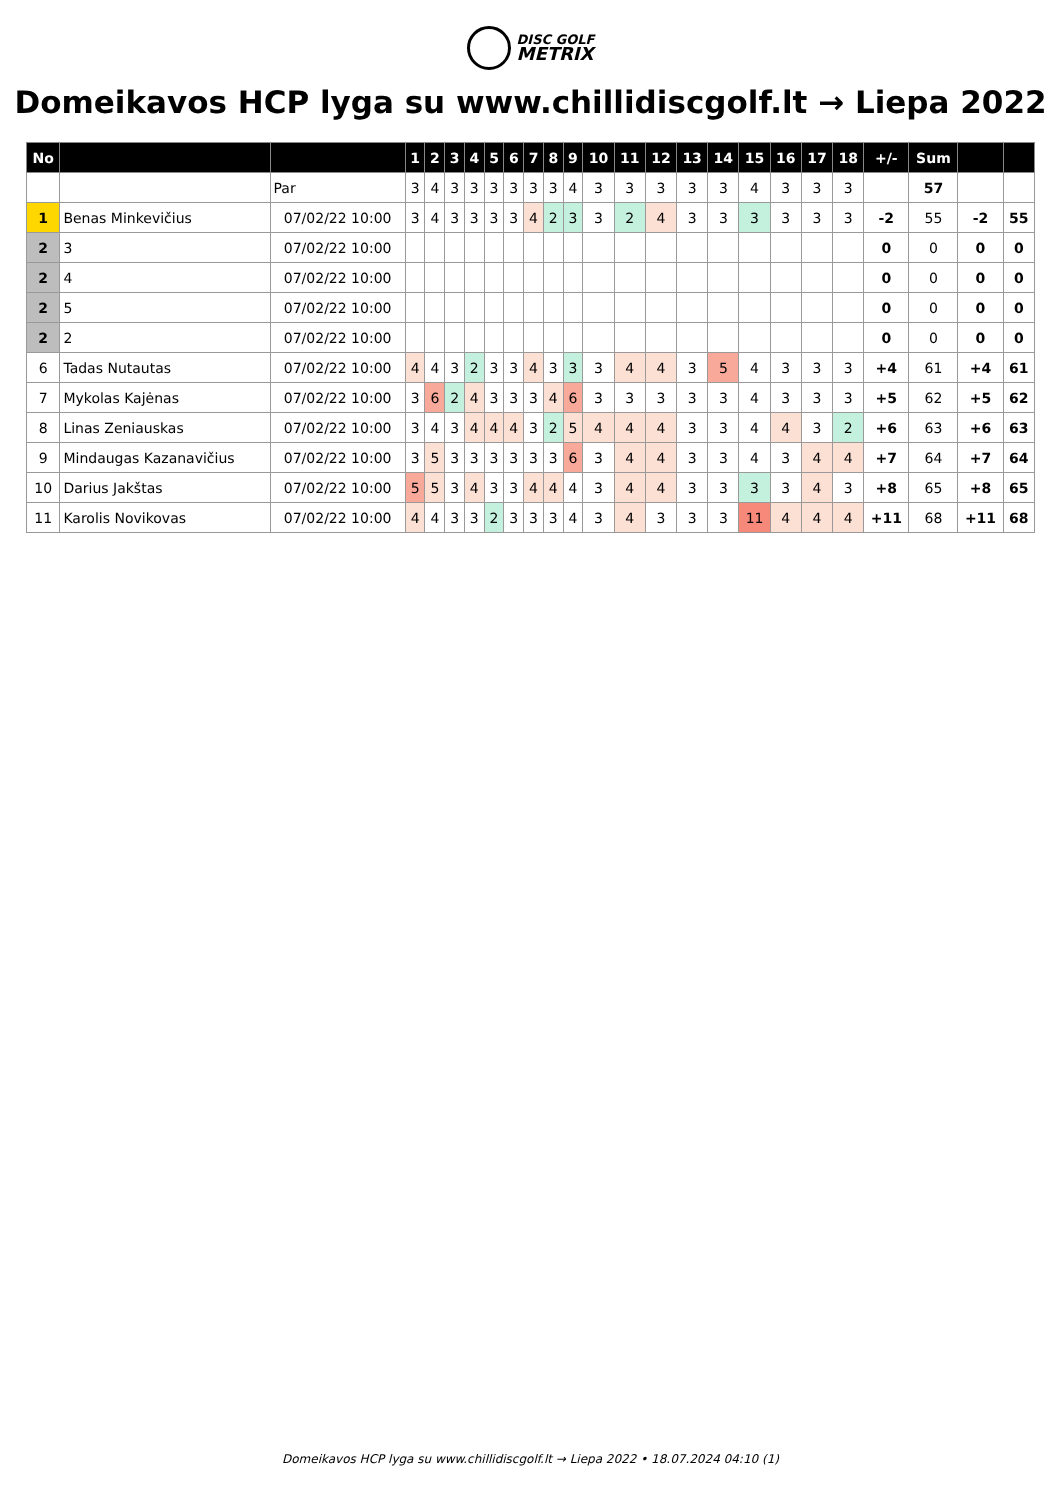DISC GOLF
METRIX
Domeikavos HCP lyga su www.chillidiscgolf.lt → Liepa 2022
| No | | | 1 | 2 | 3 | 4 | 5 | 6 | 7 | 8 | 9 | 10 | 11 | 12 | 13 | 14 | 15 | 16 | 17 | 18 | +/- | Sum | | |
| --- | --- | --- | --- | --- | --- | --- | --- | --- | --- | --- | --- | --- | --- | --- | --- | --- | --- | --- | --- | --- | --- | --- | --- | --- |
| | | Par | 3 | 4 | 3 | 3 | 3 | 3 | 3 | 3 | 4 | 3 | 3 | 3 | 3 | 3 | 4 | 3 | 3 | 3 | | 57 | | |
| 1 | Benas Minkevičius | 07/02/22 10:00 | 3 | 4 | 3 | 3 | 3 | 3 | 4 | 2 | 3 | 3 | 2 | 4 | 3 | 3 | 3 | 3 | 3 | 3 | -2 | 55 | -2 | 55 |
| 2 | 3 | 07/02/22 10:00 | | | | | | | | | | | | | | | | | | | 0 | 0 | 0 | 0 |
| 2 | 4 | 07/02/22 10:00 | | | | | | | | | | | | | | | | | | | 0 | 0 | 0 | 0 |
| 2 | 5 | 07/02/22 10:00 | | | | | | | | | | | | | | | | | | | 0 | 0 | 0 | 0 |
| 2 | 2 | 07/02/22 10:00 | | | | | | | | | | | | | | | | | | | 0 | 0 | 0 | 0 |
| 6 | Tadas Nutautas | 07/02/22 10:00 | 4 | 4 | 3 | 2 | 3 | 3 | 4 | 3 | 3 | 3 | 4 | 4 | 3 | 5 | 4 | 3 | 3 | 3 | +4 | 61 | +4 | 61 |
| 7 | Mykolas Kajėnas | 07/02/22 10:00 | 3 | 6 | 2 | 4 | 3 | 3 | 3 | 4 | 6 | 3 | 3 | 3 | 3 | 3 | 4 | 3 | 3 | 3 | +5 | 62 | +5 | 62 |
| 8 | Linas Zeniauskas | 07/02/22 10:00 | 3 | 4 | 3 | 4 | 4 | 4 | 3 | 2 | 5 | 4 | 4 | 4 | 3 | 3 | 4 | 4 | 3 | 2 | +6 | 63 | +6 | 63 |
| 9 | Mindaugas Kazanavičius | 07/02/22 10:00 | 3 | 5 | 3 | 3 | 3 | 3 | 3 | 3 | 6 | 3 | 4 | 4 | 3 | 3 | 4 | 3 | 4 | 4 | +7 | 64 | +7 | 64 |
| 10 | Darius Jakštas | 07/02/22 10:00 | 5 | 5 | 3 | 4 | 3 | 3 | 4 | 4 | 4 | 3 | 4 | 4 | 3 | 3 | 3 | 3 | 4 | 3 | +8 | 65 | +8 | 65 |
| 11 | Karolis Novikovas | 07/02/22 10:00 | 4 | 4 | 3 | 3 | 2 | 3 | 3 | 3 | 4 | 3 | 4 | 3 | 3 | 3 | 11 | 4 | 4 | 4 | +11 | 68 | +11 | 68 |
Domeikavos HCP lyga su www.chillidiscgolf.lt → Liepa 2022 • 18.07.2024 04:10 (1)